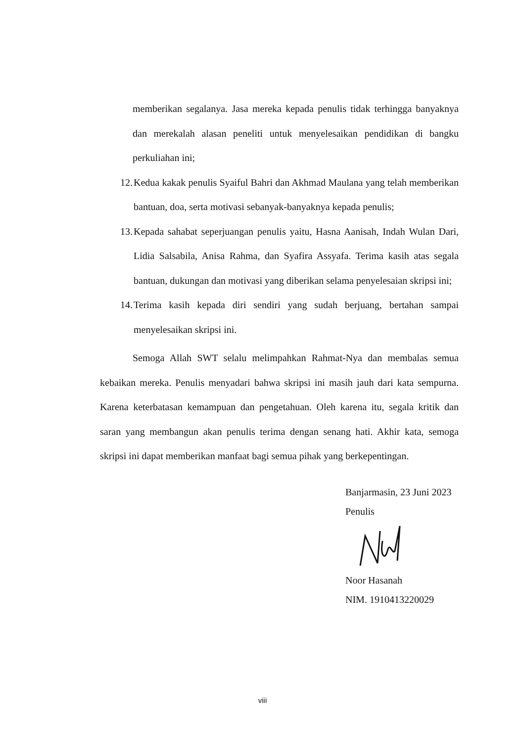memberikan segalanya. Jasa mereka kepada penulis tidak terhingga banyaknya dan merekalah alasan peneliti untuk menyelesaikan pendidikan di bangku perkuliahan ini;
12. Kedua kakak penulis Syaiful Bahri dan Akhmad Maulana yang telah memberikan bantuan, doa, serta motivasi sebanyak-banyaknya kepada penulis;
13. Kepada sahabat seperjuangan penulis yaitu, Hasna Aanisah, Indah Wulan Dari, Lidia Salsabila, Anisa Rahma, dan Syafira Assyafa. Terima kasih atas segala bantuan, dukungan dan motivasi yang diberikan selama penyelesaian skripsi ini;
14. Terima kasih kepada diri sendiri yang sudah berjuang, bertahan sampai menyelesaikan skripsi ini.
Semoga Allah SWT selalu melimpahkan Rahmat-Nya dan membalas semua kebaikan mereka. Penulis menyadari bahwa skripsi ini masih jauh dari kata sempurna. Karena keterbatasan kemampuan dan pengetahuan. Oleh karena itu, segala kritik dan saran yang membangun akan penulis terima dengan senang hati. Akhir kata, semoga skripsi ini dapat memberikan manfaat bagi semua pihak yang berkepentingan.
Banjarmasin, 23 Juni 2023
Penulis
Noor Hasanah
NIM. 1910413220029
viii